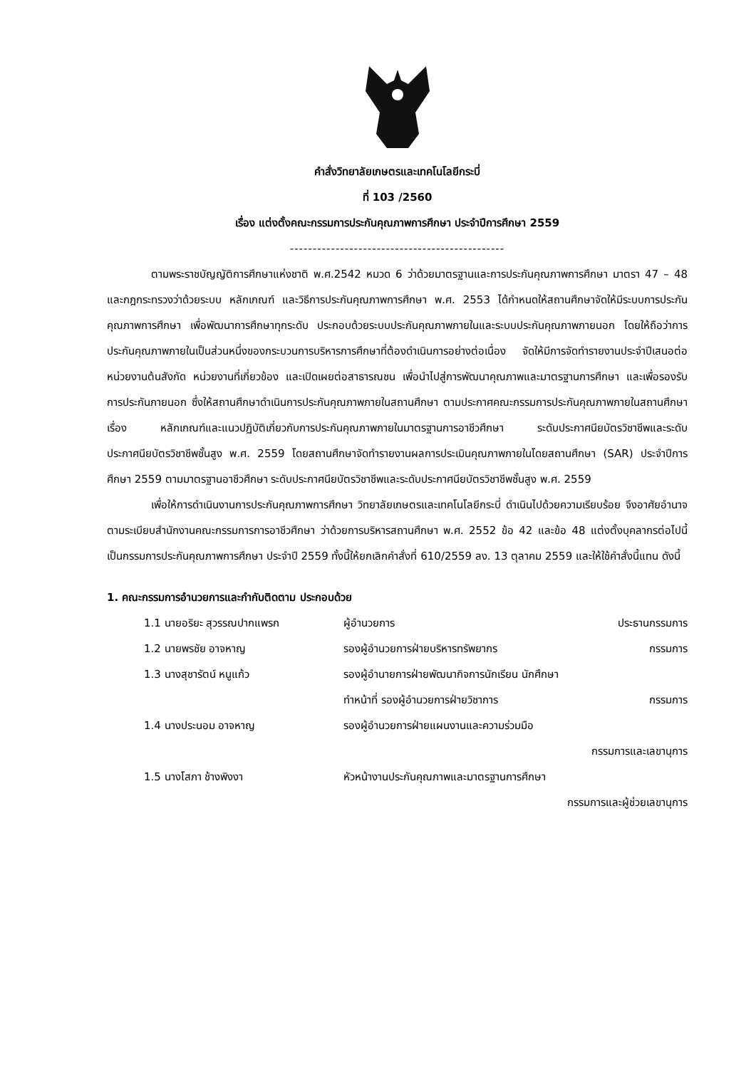คำสั่งวิทยาลัยเกษตรและเทคโนโลยีกระบี่
ที่ 103 /2560
เรื่อง แต่งตั้งคณะกรรมการประกันคุณภาพการศึกษา ประจำปีการศึกษา 2559
-----------------------------------------------
ตามพระราชบัญญัติการศึกษาแห่งชาติ พ.ศ.2542 หมวด 6 ว่าด้วยมาตรฐานและการประกันคุณภาพการศึกษา มาตรา 47 – 48 และกฎกระทรวงว่าด้วยระบบ หลักเกณฑ์ และวิธีการประกันคุณภาพการศึกษา พ.ศ. 2553 ได้กำหนดให้สถานศึกษาจัดให้มีระบบการประกันคุณภาพการศึกษา เพื่อพัฒนาการศึกษาทุกระดับ ประกอบด้วยระบบประกันคุณภาพภายในและระบบประกันคุณภาพภายนอก โดยให้ถือว่าการประกันคุณภาพภายในเป็นส่วนหนึ่งของกระบวนการบริหารการศึกษาที่ต้องดำเนินการอย่างต่อเนื่อง จัดให้มีการจัดทำรายงานประจำปีเสนอต่อหน่วยงานต้นสังกัด หน่วยงานที่เกี่ยวข้อง และเปิดเผยต่อสาธารณชน เพื่อนำไปสู่การพัฒนาคุณภาพและมาตรฐานการศึกษา และเพื่อรองรับการประกันภายนอก ซึ่งให้สถานศึกษาดำเนินการประกันคุณภาพภายในสถานศึกษา ตามประกาศคณะกรรมการประกันคุณภาพภายในสถานศึกษา เรื่อง หลักเกณฑ์และแนวปฏิบัติเกี่ยวกับการประกันคุณภาพภายในมาตรฐานการอาชีวศึกษา ระดับประกาศนียบัตรวิชาชีพและระดับประกาศนียบัตรวิชาชีพชั้นสูง พ.ศ. 2559 โดยสถานศึกษาจัดทำรายงานผลการประเมินคุณภาพภายในโดยสถานศึกษา (SAR) ประจำปีการศึกษา 2559 ตามมาตรฐานอาชีวศึกษา ระดับประกาศนียบัตรวิชาชีพและระดับประกาศนียบัตรวิชาชีพชั้นสูง พ.ศ. 2559
เพื่อให้การดำเนินงานการประกันคุณภาพการศึกษา วิทยาลัยเกษตรและเทคโนโลยีกระบี่ ดำเนินไปด้วยความเรียบร้อย จึงอาศัยอำนาจตามระเบียบสำนักงานคณะกรรมการการอาชีวศึกษา ว่าด้วยการบริหารสถานศึกษา พ.ศ. 2552 ข้อ 42 และข้อ 48 แต่งตั้งบุคลากรต่อไปนี้เป็นกรรมการประกันคุณภาพการศึกษา ประจำปี 2559 ทั้งนี้ให้ยกเลิกคำสั่งที่ 610/2559 ลง. 13 ตุลาคม 2559 และให้ใช้คำสั่งนี้แทน ดังนี้
1. คณะกรรมการอำนวยการและกำกับติดตาม ประกอบด้วย
1.1 นายอริยะ สุวรรณปากแพรก ผู้อำนวยการ ประธานกรรมการ
1.2 นายพรชัย อาจหาญ รองผู้อำนวยการฝ่ายบริหารทรัพยากร กรรมการ
1.3 นางสุชารัตน์ หนูแก้ว รองผู้อำนายการฝ่ายพัฒนากิจการนักเรียน นักศึกษา
ทำหน้าที่ รองผู้อำนวยการฝ่ายวิชาการ กรรมการ
1.4 นางประนอม อาจหาญ รองผู้อำนวยการฝ่ายแผนงานและความร่วมมือ
กรรมการและเลขานุการ
1.5 นางโสภา ช้างพิงงา หัวหน้างานประกันคุณภาพและมาตรฐานการศึกษา
กรรมการและผู้ช่วยเลขานุการ